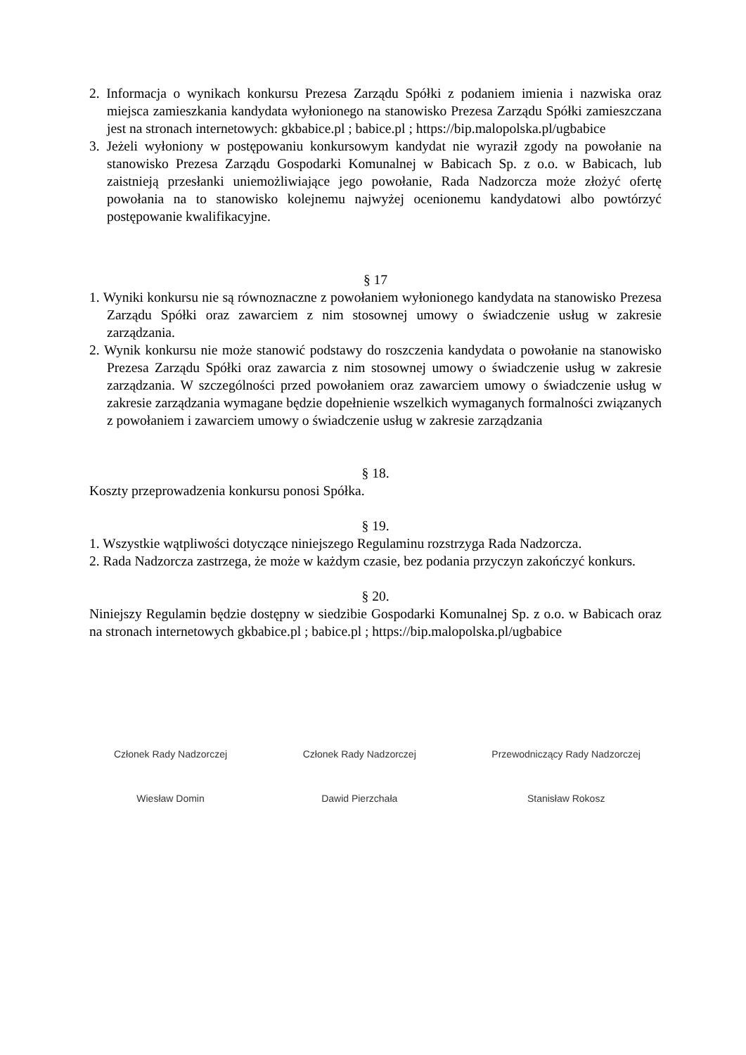2. Informacja o wynikach konkursu Prezesa Zarządu Spółki z podaniem imienia i nazwiska oraz miejsca zamieszkania kandydata wyłonionego na stanowisko Prezesa Zarządu Spółki zamieszczana jest na stronach internetowych: gkbabice.pl ; babice.pl ; https://bip.malopolska.pl/ugbabice
3. Jeżeli wyłoniony w postępowaniu konkursowym kandydat nie wyraził zgody na powołanie na stanowisko Prezesa Zarządu Gospodarki Komunalnej w Babicach Sp. z o.o. w Babicach, lub zaistnieją przesłanki uniemożliwiające jego powołanie, Rada Nadzorcza może złożyć ofertę powołania na to stanowisko kolejnemu najwyżej ocenionemu kandydatowi albo powtórzyć postępowanie kwalifikacyjne.
§ 17
1. Wyniki konkursu nie są równoznaczne z powołaniem wyłonionego kandydata na stanowisko Prezesa Zarządu Spółki oraz zawarciem z nim stosownej umowy o świadczenie usług w zakresie zarządzania.
2. Wynik konkursu nie może stanowić podstawy do roszczenia kandydata o powołanie na stanowisko Prezesa Zarządu Spółki oraz zawarcia z nim stosownej umowy o świadczenie usług w zakresie zarządzania. W szczególności przed powołaniem oraz zawarciem umowy o świadczenie usług w zakresie zarządzania wymagane będzie dopełnienie wszelkich wymaganych formalności związanych z powołaniem i zawarciem umowy o świadczenie usług w zakresie zarządzania
§ 18.
Koszty przeprowadzenia konkursu ponosi Spółka.
§ 19.
1. Wszystkie wątpliwości dotyczące niniejszego Regulaminu rozstrzyga Rada Nadzorcza.
2. Rada Nadzorcza zastrzega, że może w każdym czasie, bez podania przyczyn zakończyć konkurs.
§ 20.
Niniejszy Regulamin będzie dostępny w siedzibie Gospodarki Komunalnej Sp. z o.o. w Babicach oraz na stronach internetowych gkbabice.pl ; babice.pl ; https://bip.malopolska.pl/ugbabice
Członek Rady Nadzorczej
Wiesław Domin
Członek Rady Nadzorczej
Dawid Pierzchała
Przewodniczący Rady Nadzorczej
Stanisław Rokosz